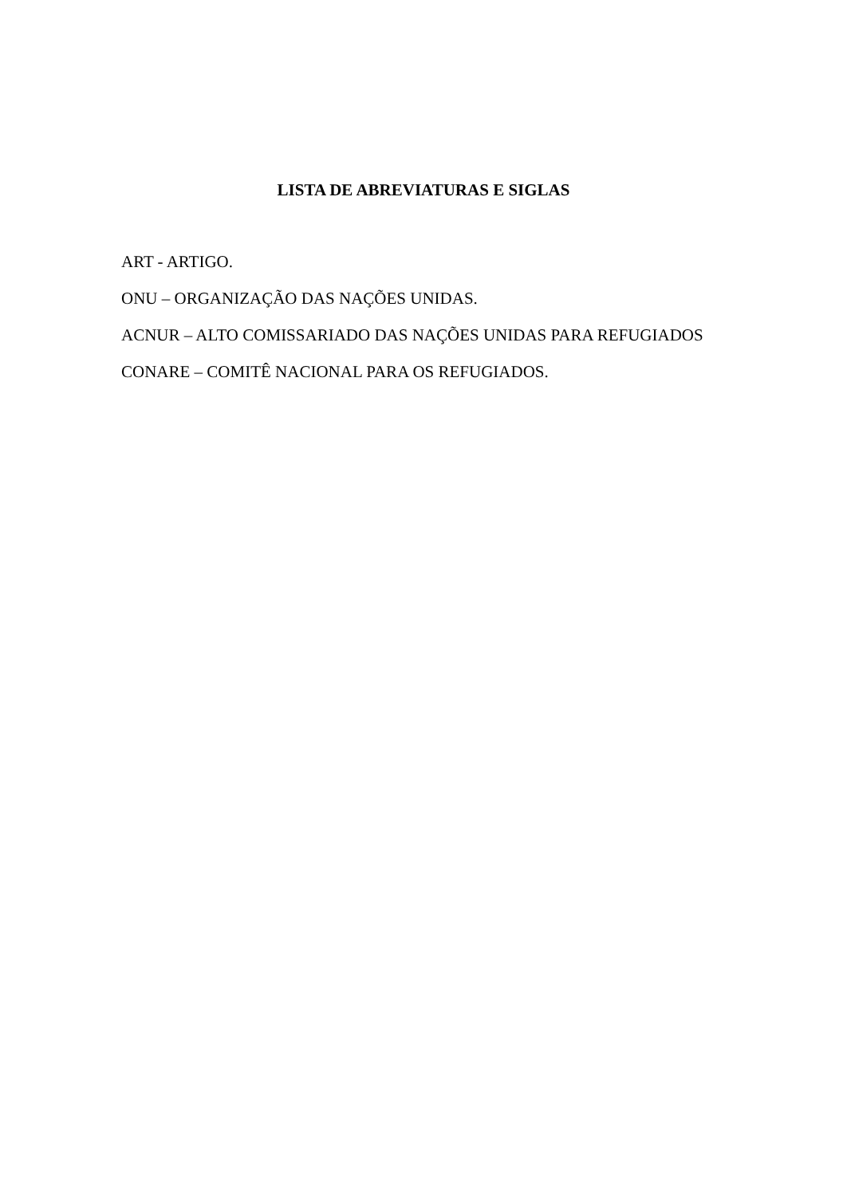LISTA DE ABREVIATURAS E SIGLAS
ART - ARTIGO.
ONU – ORGANIZAÇÃO DAS NAÇÕES UNIDAS.
ACNUR – ALTO COMISSARIADO DAS NAÇÕES UNIDAS PARA REFUGIADOS
CONARE – COMITÊ NACIONAL PARA OS REFUGIADOS.